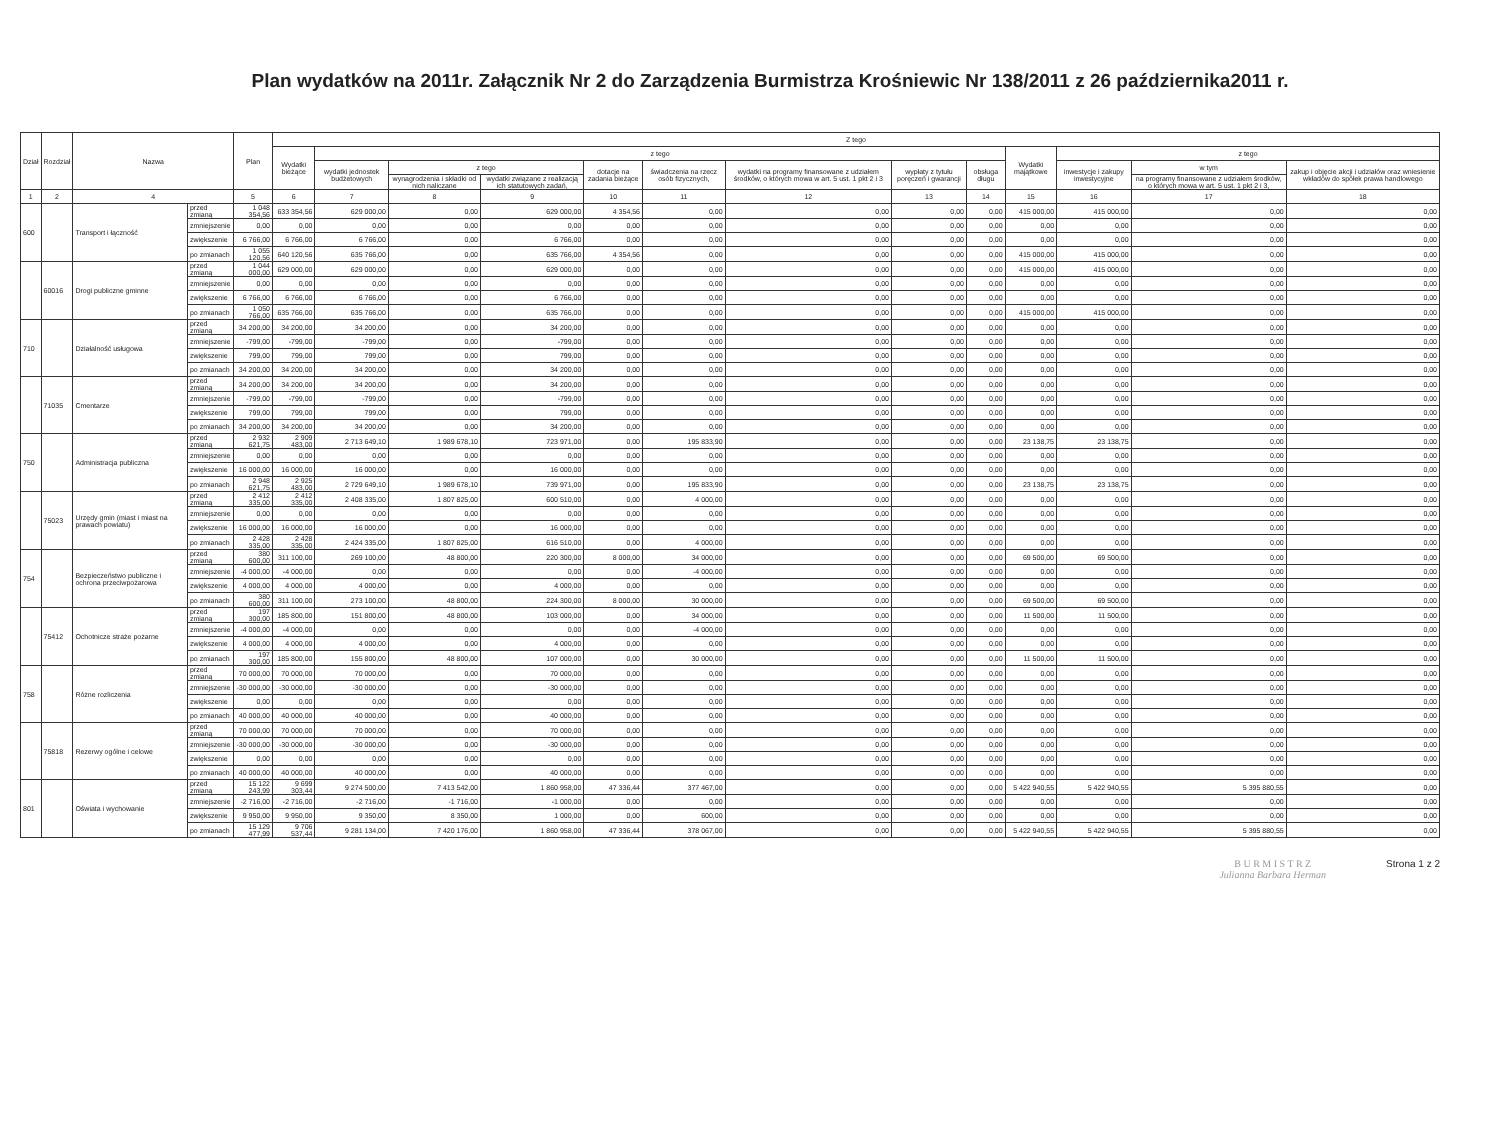Plan wydatków na 2011r. Załącznik Nr 2 do Zarządzenia Burmistrza Krośniewic Nr 138/2011 z 26 października2011 r.
| Dział | Rozdział | Nazwa | | Plan | Z tego | | | | | | | | | | | | |
| --- | --- | --- | --- | --- | --- | --- | --- | --- | --- | --- | --- | --- | --- | --- | --- | --- | --- |
| | | | | | Wydatki bieżące | z tego | | | | | | | | Wydatki majątkowe | z tego | | |
| | | | | | | wydatki jednostek budżetowych | z tego | | dotacje na zadania bieżące | świadczenia na rzecz osób fizycznych, | wydatki na programy finansowane z udziałem środków, o których mowa w art. 5 ust. 1 pkt 2 i 3 | wypłaty z tytułu poręczeń i gwarancji | obsługa długu | | inwestycje i zakupy inwestycyjne | w tym | zakup i objęcie akcji i udziałów oraz wniesienie wkładów do spółek prawa handlowego |
| | | | | | | | wynagrodzenia i składki od nich naliczane | wydatki związane z realizacją ich statutowych zadań, | | | | | | | | na programy finansowane z udziałem środków, o których mowa w art. 5 ust. 1 pkt 2 i 3, | |
| 1 | 2 | 4 | | 5 | 6 | 7 | 8 | 9 | 10 | 11 | 12 | 13 | 14 | 15 | 16 | 17 | 18 |
| 600 | | Transport i łączność | przed zmianą | 1 048 354,56 | 633 354,56 | 629 000,00 | 0,00 | 629 000,00 | 4 354,56 | 0,00 | 0,00 | 0,00 | 0,00 | 415 000,00 | 415 000,00 | 0,00 | 0,00 |
| | | | zmniejszenie | 0,00 | 0,00 | 0,00 | 0,00 | 0,00 | 0,00 | 0,00 | 0,00 | 0,00 | 0,00 | 0,00 | 0,00 | 0,00 | 0,00 |
| | | | zwiększenie | 6 766,00 | 6 766,00 | 6 766,00 | 0,00 | 6 766,00 | 0,00 | 0,00 | 0,00 | 0,00 | 0,00 | 0,00 | 0,00 | 0,00 | 0,00 |
| | | | po zmianach | 1 055 120,56 | 640 120,56 | 635 766,00 | 0,00 | 635 766,00 | 4 354,56 | 0,00 | 0,00 | 0,00 | 0,00 | 415 000,00 | 415 000,00 | 0,00 | 0,00 |
| | 60016 | Drogi publiczne gminne | przed zmianą | 1 044 000,00 | 629 000,00 | 629 000,00 | 0,00 | 629 000,00 | 0,00 | 0,00 | 0,00 | 0,00 | 0,00 | 415 000,00 | 415 000,00 | 0,00 | 0,00 |
| | | | zmniejszenie | 0,00 | 0,00 | 0,00 | 0,00 | 0,00 | 0,00 | 0,00 | 0,00 | 0,00 | 0,00 | 0,00 | 0,00 | 0,00 | 0,00 |
| | | | zwiększenie | 6 766,00 | 6 766,00 | 6 766,00 | 0,00 | 6 766,00 | 0,00 | 0,00 | 0,00 | 0,00 | 0,00 | 0,00 | 0,00 | 0,00 | 0,00 |
| | | | po zmianach | 1 050 766,00 | 635 766,00 | 635 766,00 | 0,00 | 635 766,00 | 0,00 | 0,00 | 0,00 | 0,00 | 0,00 | 415 000,00 | 415 000,00 | 0,00 | 0,00 |
| 710 | | Działalność usługowa | przed zmianą | 34 200,00 | 34 200,00 | 34 200,00 | 0,00 | 34 200,00 | 0,00 | 0,00 | 0,00 | 0,00 | 0,00 | 0,00 | 0,00 | 0,00 | 0,00 |
| | | | zmniejszenie | -799,00 | -799,00 | -799,00 | 0,00 | -799,00 | 0,00 | 0,00 | 0,00 | 0,00 | 0,00 | 0,00 | 0,00 | 0,00 | 0,00 |
| | | | zwiększenie | 799,00 | 799,00 | 799,00 | 0,00 | 799,00 | 0,00 | 0,00 | 0,00 | 0,00 | 0,00 | 0,00 | 0,00 | 0,00 | 0,00 |
| | | | po zmianach | 34 200,00 | 34 200,00 | 34 200,00 | 0,00 | 34 200,00 | 0,00 | 0,00 | 0,00 | 0,00 | 0,00 | 0,00 | 0,00 | 0,00 | 0,00 |
| | 71035 | Cmentarze | przed zmianą | 34 200,00 | 34 200,00 | 34 200,00 | 0,00 | 34 200,00 | 0,00 | 0,00 | 0,00 | 0,00 | 0,00 | 0,00 | 0,00 | 0,00 | 0,00 |
| | | | zmniejszenie | -799,00 | -799,00 | -799,00 | 0,00 | -799,00 | 0,00 | 0,00 | 0,00 | 0,00 | 0,00 | 0,00 | 0,00 | 0,00 | 0,00 |
| | | | zwiększenie | 799,00 | 799,00 | 799,00 | 0,00 | 799,00 | 0,00 | 0,00 | 0,00 | 0,00 | 0,00 | 0,00 | 0,00 | 0,00 | 0,00 |
| | | | po zmianach | 34 200,00 | 34 200,00 | 34 200,00 | 0,00 | 34 200,00 | 0,00 | 0,00 | 0,00 | 0,00 | 0,00 | 0,00 | 0,00 | 0,00 | 0,00 |
| 750 | | Administracja publiczna | przed zmianą | 2 932 621,75 | 2 909 483,00 | 2 713 649,10 | 1 989 678,10 | 723 971,00 | 0,00 | 195 833,90 | 0,00 | 0,00 | 0,00 | 23 138,75 | 23 138,75 | 0,00 | 0,00 |
| | | | zmniejszenie | 0,00 | 0,00 | 0,00 | 0,00 | 0,00 | 0,00 | 0,00 | 0,00 | 0,00 | 0,00 | 0,00 | 0,00 | 0,00 | 0,00 |
| | | | zwiększenie | 16 000,00 | 16 000,00 | 16 000,00 | 0,00 | 16 000,00 | 0,00 | 0,00 | 0,00 | 0,00 | 0,00 | 0,00 | 0,00 | 0,00 | 0,00 |
| | | | po zmianach | 2 948 621,75 | 2 925 483,00 | 2 729 649,10 | 1 989 678,10 | 739 971,00 | 0,00 | 195 833,90 | 0,00 | 0,00 | 0,00 | 23 138,75 | 23 138,75 | 0,00 | 0,00 |
| | 75023 | Urzędy gmin (miast i miast na prawach powiatu) | przed zmianą | 2 412 335,00 | 2 412 335,00 | 2 408 335,00 | 1 807 825,00 | 600 510,00 | 0,00 | 4 000,00 | 0,00 | 0,00 | 0,00 | 0,00 | 0,00 | 0,00 | 0,00 |
| | | | zmniejszenie | 0,00 | 0,00 | 0,00 | 0,00 | 0,00 | 0,00 | 0,00 | 0,00 | 0,00 | 0,00 | 0,00 | 0,00 | 0,00 | 0,00 |
| | | | zwiększenie | 16 000,00 | 16 000,00 | 16 000,00 | 0,00 | 16 000,00 | 0,00 | 0,00 | 0,00 | 0,00 | 0,00 | 0,00 | 0,00 | 0,00 | 0,00 |
| | | | po zmianach | 2 428 335,00 | 2 428 335,00 | 2 424 335,00 | 1 807 825,00 | 616 510,00 | 0,00 | 4 000,00 | 0,00 | 0,00 | 0,00 | 0,00 | 0,00 | 0,00 | 0,00 |
| 754 | | Bezpieczeństwo publiczne i ochrona przeciwpożarowa | przed zmianą | 380 600,00 | 311 100,00 | 269 100,00 | 48 800,00 | 220 300,00 | 8 000,00 | 34 000,00 | 0,00 | 0,00 | 0,00 | 69 500,00 | 69 500,00 | 0,00 | 0,00 |
| | | | zmniejszenie | -4 000,00 | -4 000,00 | 0,00 | 0,00 | 0,00 | 0,00 | -4 000,00 | 0,00 | 0,00 | 0,00 | 0,00 | 0,00 | 0,00 | 0,00 |
| | | | zwiększenie | 4 000,00 | 4 000,00 | 4 000,00 | 0,00 | 4 000,00 | 0,00 | 0,00 | 0,00 | 0,00 | 0,00 | 0,00 | 0,00 | 0,00 | 0,00 |
| | | | po zmianach | 380 600,00 | 311 100,00 | 273 100,00 | 48 800,00 | 224 300,00 | 8 000,00 | 30 000,00 | 0,00 | 0,00 | 0,00 | 69 500,00 | 69 500,00 | 0,00 | 0,00 |
| | 75412 | Ochotnicze straże pożarne | przed zmianą | 197 300,00 | 185 800,00 | 151 800,00 | 48 800,00 | 103 000,00 | 0,00 | 34 000,00 | 0,00 | 0,00 | 0,00 | 11 500,00 | 11 500,00 | 0,00 | 0,00 |
| | | | zmniejszenie | -4 000,00 | -4 000,00 | 0,00 | 0,00 | 0,00 | 0,00 | -4 000,00 | 0,00 | 0,00 | 0,00 | 0,00 | 0,00 | 0,00 | 0,00 |
| | | | zwiększenie | 4 000,00 | 4 000,00 | 4 000,00 | 0,00 | 4 000,00 | 0,00 | 0,00 | 0,00 | 0,00 | 0,00 | 0,00 | 0,00 | 0,00 | 0,00 |
| | | | po zmianach | 197 300,00 | 185 800,00 | 155 800,00 | 48 800,00 | 107 000,00 | 0,00 | 30 000,00 | 0,00 | 0,00 | 0,00 | 11 500,00 | 11 500,00 | 0,00 | 0,00 |
| 758 | | Różne rozliczenia | przed zmianą | 70 000,00 | 70 000,00 | 70 000,00 | 0,00 | 70 000,00 | 0,00 | 0,00 | 0,00 | 0,00 | 0,00 | 0,00 | 0,00 | 0,00 | 0,00 |
| | | | zmniejszenie | -30 000,00 | -30 000,00 | -30 000,00 | 0,00 | -30 000,00 | 0,00 | 0,00 | 0,00 | 0,00 | 0,00 | 0,00 | 0,00 | 0,00 | 0,00 |
| | | | zwiększenie | 0,00 | 0,00 | 0,00 | 0,00 | 0,00 | 0,00 | 0,00 | 0,00 | 0,00 | 0,00 | 0,00 | 0,00 | 0,00 | 0,00 |
| | | | po zmianach | 40 000,00 | 40 000,00 | 40 000,00 | 0,00 | 40 000,00 | 0,00 | 0,00 | 0,00 | 0,00 | 0,00 | 0,00 | 0,00 | 0,00 | 0,00 |
| | 75818 | Rezerwy ogólne i celowe | przed zmianą | 70 000,00 | 70 000,00 | 70 000,00 | 0,00 | 70 000,00 | 0,00 | 0,00 | 0,00 | 0,00 | 0,00 | 0,00 | 0,00 | 0,00 | 0,00 |
| | | | zmniejszenie | -30 000,00 | -30 000,00 | -30 000,00 | 0,00 | -30 000,00 | 0,00 | 0,00 | 0,00 | 0,00 | 0,00 | 0,00 | 0,00 | 0,00 | 0,00 |
| | | | zwiększenie | 0,00 | 0,00 | 0,00 | 0,00 | 0,00 | 0,00 | 0,00 | 0,00 | 0,00 | 0,00 | 0,00 | 0,00 | 0,00 | 0,00 |
| | | | po zmianach | 40 000,00 | 40 000,00 | 40 000,00 | 0,00 | 40 000,00 | 0,00 | 0,00 | 0,00 | 0,00 | 0,00 | 0,00 | 0,00 | 0,00 | 0,00 |
| 801 | | Oświata i wychowanie | przed zmianą | 15 122 243,99 | 9 699 303,44 | 9 274 500,00 | 7 413 542,00 | 1 860 958,00 | 47 336,44 | 377 467,00 | 0,00 | 0,00 | 0,00 | 5 422 940,55 | 5 422 940,55 | 5 395 880,55 | 0,00 |
| | | | zmniejszenie | -2 716,00 | -2 716,00 | -2 716,00 | -1 716,00 | -1 000,00 | 0,00 | 0,00 | 0,00 | 0,00 | 0,00 | 0,00 | 0,00 | 0,00 | 0,00 |
| | | | zwiększenie | 9 950,00 | 9 950,00 | 9 350,00 | 8 350,00 | 1 000,00 | 0,00 | 600,00 | 0,00 | 0,00 | 0,00 | 0,00 | 0,00 | 0,00 | 0,00 |
| | | | po zmianach | 15 129 477,99 | 9 706 537,44 | 9 281 134,00 | 7 420 176,00 | 1 860 958,00 | 47 336,44 | 378 067,00 | 0,00 | 0,00 | 0,00 | 5 422 940,55 | 5 422 940,55 | 5 395 880,55 | 0,00 |
B U R M I S T R Z
Julianna Barbara Herman
Strona 1 z 2